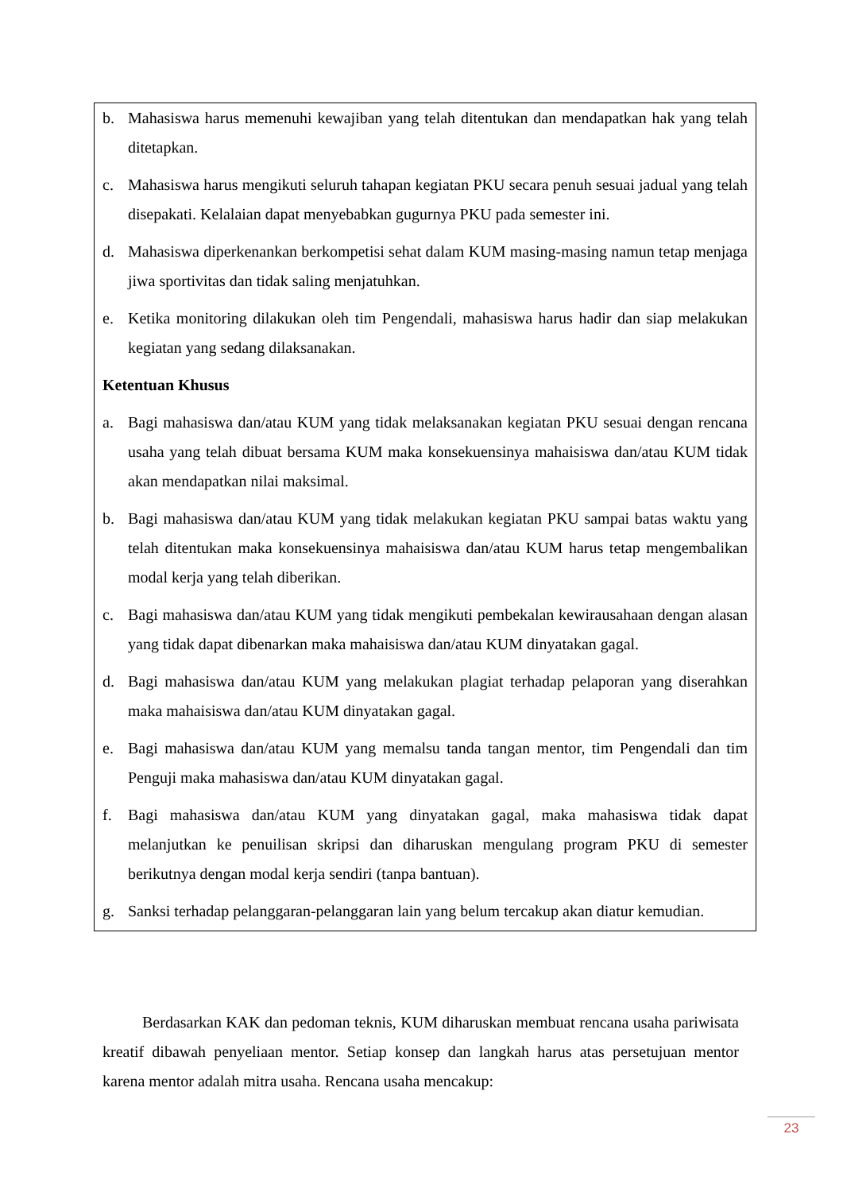b. Mahasiswa harus memenuhi kewajiban yang telah ditentukan dan mendapatkan hak yang telah ditetapkan.
c. Mahasiswa harus mengikuti seluruh tahapan kegiatan PKU secara penuh sesuai jadual yang telah disepakati. Kelalaian dapat menyebabkan gugurnya PKU pada semester ini.
d. Mahasiswa diperkenankan berkompetisi sehat dalam KUM masing-masing namun tetap menjaga jiwa sportivitas dan tidak saling menjatuhkan.
e. Ketika monitoring dilakukan oleh tim Pengendali, mahasiswa harus hadir dan siap melakukan kegiatan yang sedang dilaksanakan.
Ketentuan Khusus
a. Bagi mahasiswa dan/atau KUM yang tidak melaksanakan kegiatan PKU sesuai dengan rencana usaha yang telah dibuat bersama KUM maka konsekuensinya mahaisiswa dan/atau KUM tidak akan mendapatkan nilai maksimal.
b. Bagi mahasiswa dan/atau KUM yang tidak melakukan kegiatan PKU sampai batas waktu yang telah ditentukan maka konsekuensinya mahaisiswa dan/atau KUM harus tetap mengembalikan modal kerja yang telah diberikan.
c. Bagi mahasiswa dan/atau KUM yang tidak mengikuti pembekalan kewirausahaan dengan alasan yang tidak dapat dibenarkan maka mahaisiswa dan/atau KUM dinyatakan gagal.
d. Bagi mahasiswa dan/atau KUM yang melakukan plagiat terhadap pelaporan yang diserahkan maka mahaisiswa dan/atau KUM dinyatakan gagal.
e. Bagi mahasiswa dan/atau KUM yang memalsu tanda tangan mentor, tim Pengendali dan tim Penguji maka mahasiswa dan/atau KUM dinyatakan gagal.
f. Bagi mahasiswa dan/atau KUM yang dinyatakan gagal, maka mahasiswa tidak dapat melanjutkan ke penuilisan skripsi dan diharuskan mengulang program PKU di semester berikutnya dengan modal kerja sendiri (tanpa bantuan).
g. Sanksi terhadap pelanggaran-pelanggaran lain yang belum tercakup akan diatur kemudian.
Berdasarkan KAK dan pedoman teknis, KUM diharuskan membuat rencana usaha pariwisata kreatif dibawah penyeliaan mentor. Setiap konsep dan langkah harus atas persetujuan mentor karena mentor adalah mitra usaha. Rencana usaha mencakup:
23